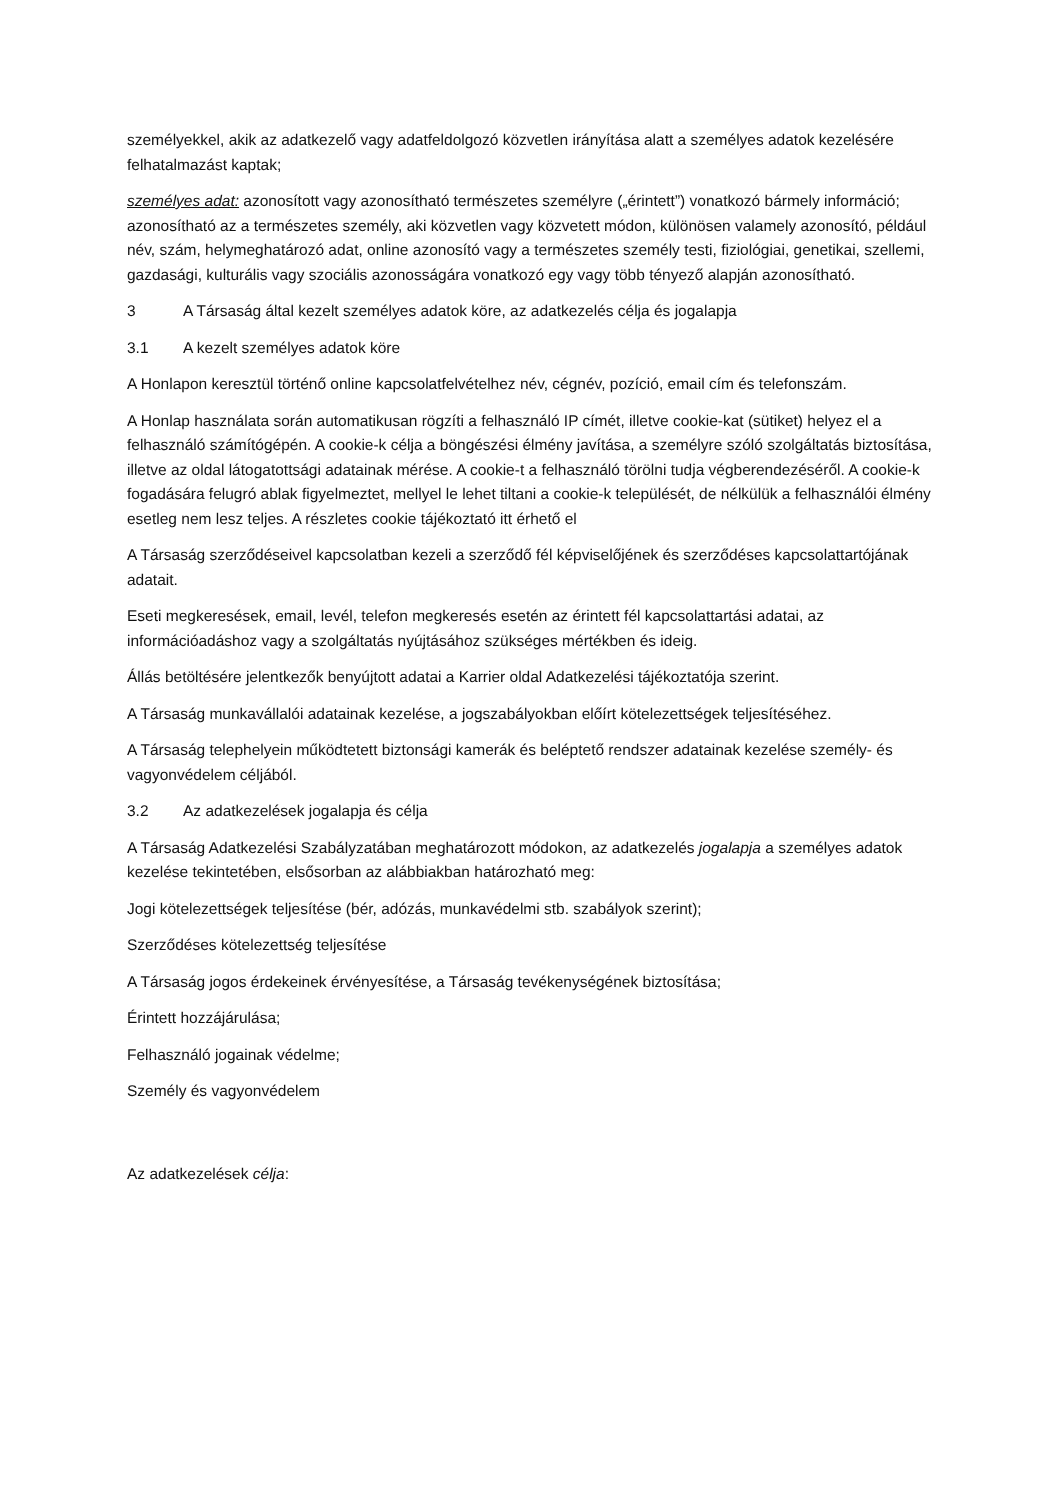személyekkel, akik az adatkezelő vagy adatfeldolgozó közvetlen irányítása alatt a személyes adatok kezelésére felhatalmazást kaptak;
személyes adat: azonosított vagy azonosítható természetes személyre („érintett”) vonatkozó bármely információ; azonosítható az a természetes személy, aki közvetlen vagy közvetett módon, különösen valamely azonosító, például név, szám, helymeghatározó adat, online azonosító vagy a természetes személy testi, fiziológiai, genetikai, szellemi, gazdasági, kulturális vagy szociális azonosságára vonatkozó egy vagy több tényező alapján azonosítható.
3 A Társaság által kezelt személyes adatok köre, az adatkezelés célja és jogalapja
3.1 A kezelt személyes adatok köre
A Honlapon keresztül történő online kapcsolatfelvételhez név, cégnév, pozíció, email cím és telefonszám.
A Honlap használata során automatikusan rögzíti a felhasználó IP címét, illetve cookie-kat (sütiket) helyez el a felhasználó számítógépén. A cookie-k célja a böngészési élmény javítása, a személyre szóló szolgáltatás biztosítása, illetve az oldal látogatottsági adatainak mérése. A cookie-t a felhasználó törölni tudja végberendezéséről. A cookie-k fogadására felugró ablak figyelmeztet, mellyel le lehet tiltani a cookie-k települését, de nélkülük a felhasználói élmény esetleg nem lesz teljes. A részletes cookie tájékoztató itt érhető el
A Társaság szerződéseivel kapcsolatban kezeli a szerződő fél képviselőjének és szerződéses kapcsolattartójának adatait.
Eseti megkeresések, email, levél, telefon megkeresés esetén az érintett fél kapcsolattartási adatai, az információadáshoz vagy a szolgáltatás nyújtásához szükséges mértékben és ideig.
Állás betöltésére jelentkezők benyújtott adatai a Karrier oldal Adatkezelési tájékoztatója szerint.
A Társaság munkavállalói adatainak kezelése, a jogszabályokban előírt kötelezettségek teljesítéséhez.
A Társaság telephelyein működtetett biztonsági kamerák és beléptető rendszer adatainak kezelése személy- és vagyonvédelem céljából.
3.2 Az adatkezelések jogalapja és célja
A Társaság Adatkezelési Szabályzatában meghatározott módokon, az adatkezelés jogalapja a személyes adatok kezelése tekintetében, elsősorban az alábbiakban határozható meg:
Jogi kötelezettségek teljesítése (bér, adózás, munkavédelmi stb. szabályok szerint);
Szerződéses kötelezettség teljesítése
A Társaság jogos érdekeinek érvényesítése, a Társaság tevékenységének biztosítása;
Érintett hozzájárulása;
Felhasználó jogainak védelme;
Személy és vagyonvédelem
Az adatkezelések célja: